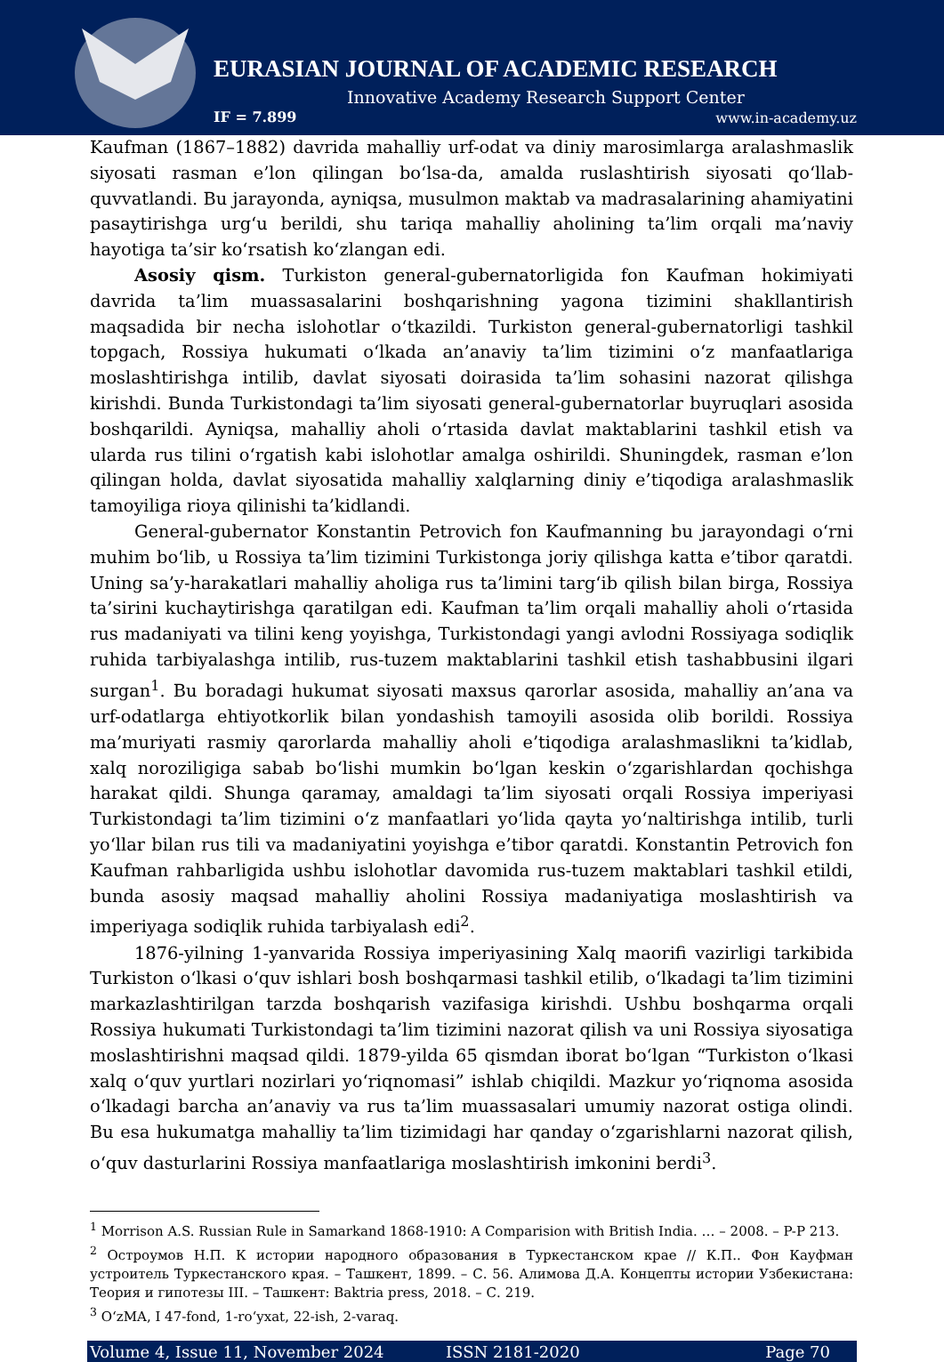EURASIAN JOURNAL OF ACADEMIC RESEARCH
Innovative Academy Research Support Center
IF = 7.899 www.in-academy.uz
Kaufman (1867–1882) davrida mahalliy urf-odat va diniy marosimlarga aralashmaslik siyosati rasman e’lon qilingan bo‘lsa-da, amalda ruslashtirish siyosati qo‘llab-quvvatlandi. Bu jarayonda, ayniqsa, musulmon maktab va madrasalarining ahamiyatini pasaytirishga urg‘u berildi, shu tariqa mahalliy aholining ta’lim orqali ma’naviy hayotiga ta’sir ko‘rsatish ko‘zlangan edi.
Asosiy qism. Turkiston general-gubernatorligida fon Kaufman hokimiyati davrida ta’lim muassasalarini boshqarishning yagona tizimini shakllantirish maqsadida bir necha islohotlar o‘tkazildi. Turkiston general-gubernatorligi tashkil topgach, Rossiya hukumati o‘lkada an’anaviy ta’lim tizimini o‘z manfaatlariga moslashtirishga intilib, davlat siyosati doirasida ta’lim sohasini nazorat qilishga kirishdi. Bunda Turkistondagi ta’lim siyosati general-gubernatorlar buyruqlari asosida boshqarildi. Ayniqsa, mahalliy aholi o‘rtasida davlat maktablarini tashkil etish va ularda rus tilini o‘rgatish kabi islohotlar amalga oshirildi. Shuningdek, rasman e’lon qilingan holda, davlat siyosatida mahalliy xalqlarning diniy e’tiqodiga aralashmaslik tamoyiliga rioya qilinishi ta’kidlandi.
General-gubernator Konstantin Petrovich fon Kaufmanning bu jarayondagi o‘rni muhim bo‘lib, u Rossiya ta’lim tizimini Turkistonga joriy qilishga katta e’tibor qaratdi. Uning sa’y-harakatlari mahalliy aholiga rus ta’limini targ‘ib qilish bilan birga, Rossiya ta’sirini kuchaytirishga qaratilgan edi. Kaufman ta’lim orqali mahalliy aholi o‘rtasida rus madaniyati va tilini keng yoyishga, Turkistondagi yangi avlodni Rossiyaga sodiqlik ruhida tarbiyalashga intilib, rus-tuzem maktablarini tashkil etish tashabbusini ilgari surgan<sup>1</sup>. Bu boradagi hukumat siyosati maxsus qarorlar asosida, mahalliy an’ana va urf-odatlarga ehtiyotkorlik bilan yondashish tamoyili asosida olib borildi. Rossiya ma’muriyati rasmiy qarorlarda mahalliy aholi e’tiqodiga aralashmaslikni ta’kidlab, xalq noroziligiga sabab bo‘lishi mumkin bo‘lgan keskin o‘zgarishlardan qochishga harakat qildi. Shunga qaramay, amaldagi ta’lim siyosati orqali Rossiya imperiyasi Turkistondagi ta’lim tizimini o‘z manfaatlari yo‘lida qayta yo‘naltirishga intilib, turli yo‘llar bilan rus tili va madaniyatini yoyishga e’tibor qaratdi. Konstantin Petrovich fon Kaufman rahbarligida ushbu islohotlar davomida rus-tuzem maktablari tashkil etildi, bunda asosiy maqsad mahalliy aholini Rossiya madaniyatiga moslashtirish va imperiyaga sodiqlik ruhida tarbiyalash edi<sup>2</sup>.
1876-yilning 1-yanvarida Rossiya imperiyasining Xalq maorifi vazirligi tarkibida Turkiston o‘lkasi o‘quv ishlari bosh boshqarmasi tashkil etilib, o‘lkadagi ta’lim tizimini markazlashtirilgan tarzda boshqarish vazifasiga kirishdi. Ushbu boshqarma orqali Rossiya hukumati Turkistondagi ta’lim tizimini nazorat qilish va uni Rossiya siyosatiga moslashtirishni maqsad qildi. 1879-yilda 65 qismdan iborat bo‘lgan “Turkiston o‘lkasi xalq o‘quv yurtlari nozirlari yo‘riqnomasi” ishlab chiqildi. Mazkur yo‘riqnoma asosida o‘lkadagi barcha an’anaviy va rus ta’lim muassasalari umumiy nazorat ostiga olindi. Bu esa hukumatga mahalliy ta’lim tizimidagi har qanday o‘zgarishlarni nazorat qilish, o‘quv dasturlarini Rossiya manfaatlariga moslashtirish imkonini berdi<sup>3</sup>.
<sup>1</sup> Morrison A.S. Russian Rule in Samarkand 1868-1910: A Comparision with British India. … – 2008. – P-P 213.
<sup>2</sup> Остроумов Н.П. К истории народного образования в Туркестанском крае // К.П.. Фон Кауфман устроитель Туркестанского края. – Ташкент, 1899. – С. 56. Алимова Д.А. Концепты истории Узбекистана: Теория и гипотезы III. – Ташкент: Baktria press, 2018. – С. 219.
<sup>3</sup> O‘zMA, I 47-fond, 1-ro‘yxat, 22-ish, 2-varaq.
Volume 4, Issue 11, November 2024 ISSN 2181-2020 Page 70